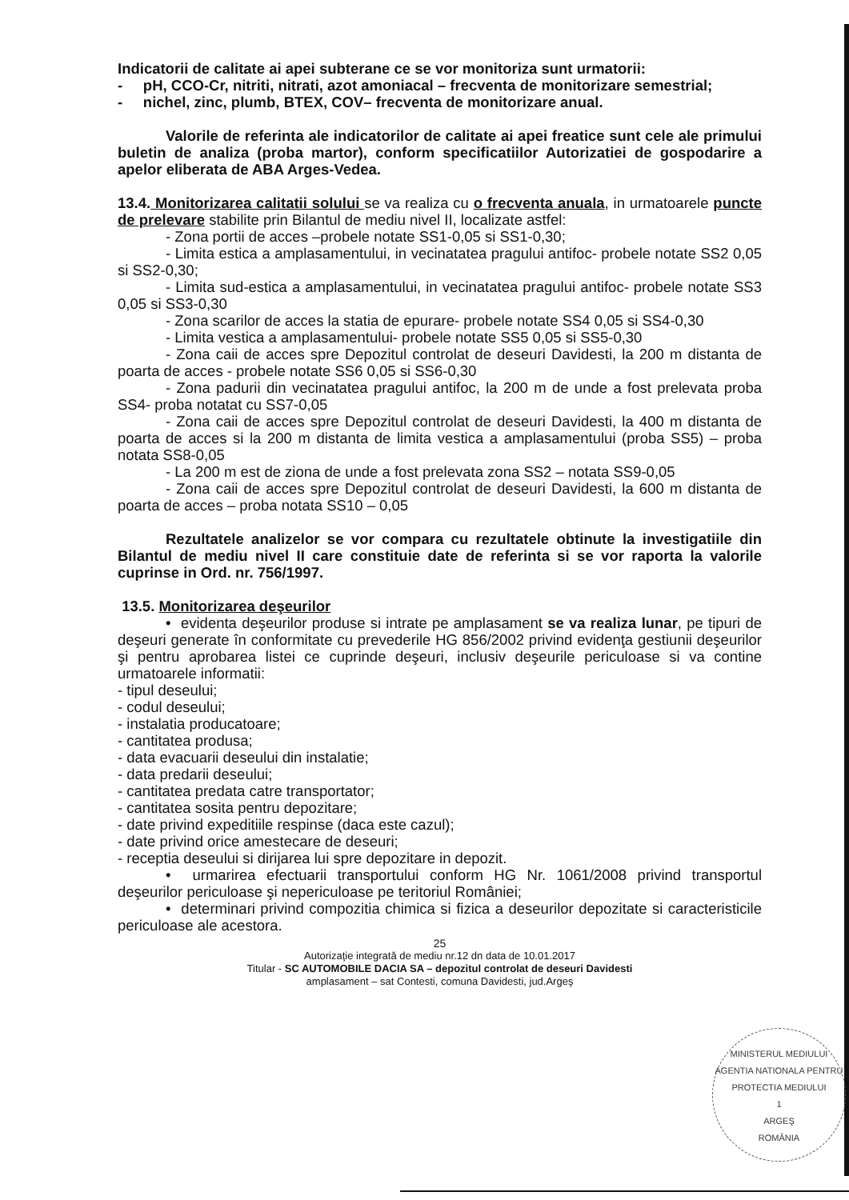Indicatorii de calitate ai apei subterane ce se vor monitoriza sunt urmatorii:
- pH, CCO-Cr, nitriti, nitrati, azot amoniacal – frecventa de monitorizare semestrial;
- nichel, zinc, plumb, BTEX, COV– frecventa de monitorizare anual.
Valorile de referinta ale indicatorilor de calitate ai apei freatice sunt cele ale primului buletin de analiza (proba martor), conform specificatiilor Autorizatiei de gospodarire a apelor eliberata de ABA Arges-Vedea.
13.4. Monitorizarea calitatii solului se va realiza cu o frecventa anuala, in urmatoarele puncte de prelevare stabilite prin Bilantul de mediu nivel II, localizate astfel:
- Zona portii de acces –probele notate SS1-0,05 si SS1-0,30;
- Limita estica a amplasamentului, in vecinatatea pragului antifoc- probele notate SS2 0,05 si SS2-0,30;
- Limita sud-estica a amplasamentului, in vecinatatea pragului antifoc- probele notate SS3 0,05 si SS3-0,30
- Zona scarilor de acces la statia de epurare- probele notate SS4 0,05 si SS4-0,30
- Limita vestica a amplasamentului- probele notate SS5 0,05 si SS5-0,30
- Zona caii de acces spre Depozitul controlat de deseuri Davidesti, la 200 m distanta de poarta de acces - probele notate SS6 0,05 si SS6-0,30
- Zona padurii din vecinatatea pragului antifoc, la 200 m de unde a fost prelevata proba SS4- proba notatat cu SS7-0,05
- Zona caii de acces spre Depozitul controlat de deseuri Davidesti, la 400 m distanta de poarta de acces si la 200 m distanta de limita vestica a amplasamentului (proba SS5) – proba notata SS8-0,05
- La 200 m est de ziona de unde a fost prelevata zona SS2 – notata SS9-0,05
- Zona caii de acces spre Depozitul controlat de deseuri Davidesti, la 600 m distanta de poarta de acces – proba notata SS10 – 0,05
Rezultatele analizelor se vor compara cu rezultatele obtinute la investigatiile din Bilantul de mediu nivel II care constituie date de referinta si se vor raporta la valorile cuprinse in Ord. nr. 756/1997.
13.5. Monitorizarea deşeurilor
• evidenta deşeurilor produse si intrate pe amplasament se va realiza lunar, pe tipuri de deşeuri generate în conformitate cu prevederile HG 856/2002 privind evidenţa gestiunii deşeurilor şi pentru aprobarea listei ce cuprinde deşeuri, inclusiv deşeurile periculoase si va contine urmatoarele informatii:
- tipul deseului;
- codul deseului;
- instalatia producatoare;
- cantitatea produsa;
- data evacuarii deseului din instalatie;
- data predarii deseului;
- cantitatea predata catre transportator;
- cantitatea sosita pentru depozitare;
- date privind expeditiile respinse (daca este cazul);
- date privind orice amestecare de deseuri;
- receptia deseului si dirijarea lui spre depozitare in depozit.
• urmarirea efectuarii transportului conform HG Nr. 1061/2008 privind transportul deşeurilor periculoase şi nepericuloase pe teritoriul României;
• determinari privind compozitia chimica si fizica a deseurilor depozitate si caracteristicile periculoase ale acestora.
25
Autorizaţie integrată de mediu nr.12 dn data de 10.01.2017
Titular - SC AUTOMOBILE DACIA SA – depozitul controlat de deseuri Davidesti
amplasament – sat Contesti, comuna Davidesti, jud.Argeş
MINISTERUL MEDIULUI
AGENTIA NATIONALA PENTRU PROTECTIA MEDIULUI
1
ARGEŞ
ROMÂNIA